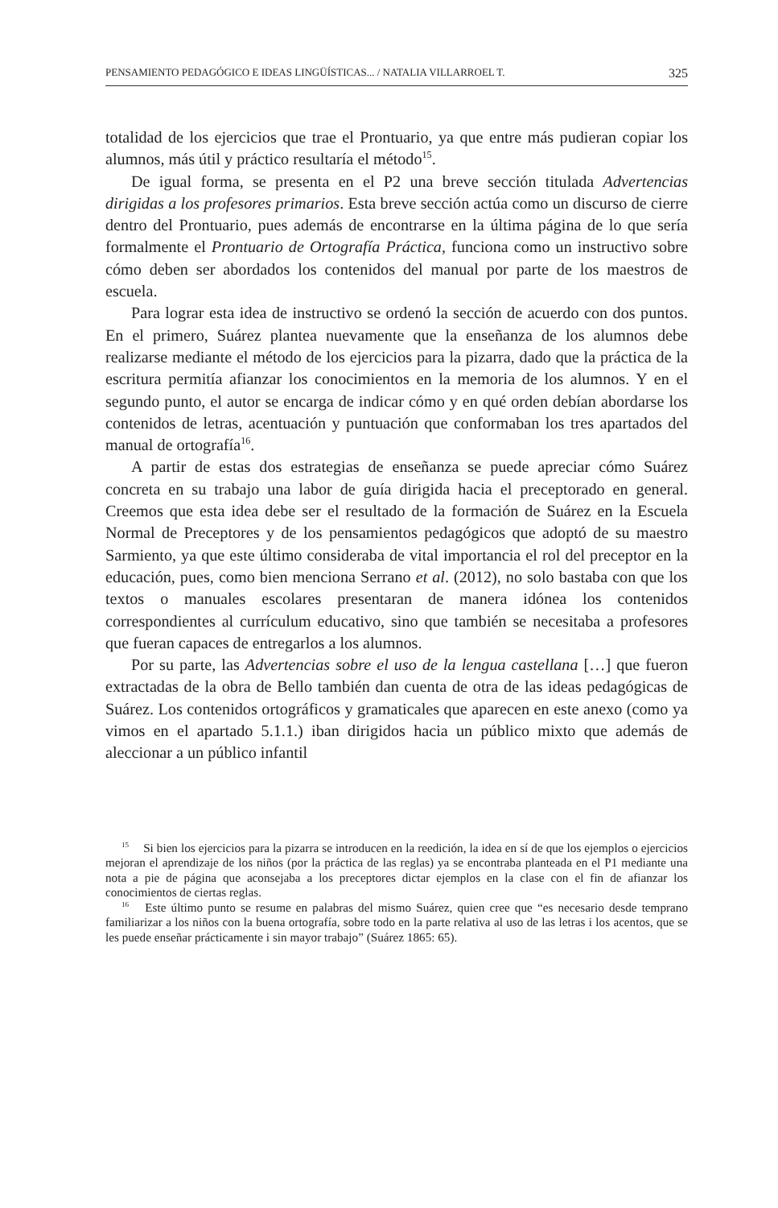PENSAMIENTO PEDAGÓGICO E IDEAS LINGÜÍSTICAS... / NATALIA VILLARROEL T. 325
totalidad de los ejercicios que trae el Prontuario, ya que entre más pudieran copiar los alumnos, más útil y práctico resultaría el método<sup>15</sup>.
De igual forma, se presenta en el P2 una breve sección titulada Advertencias dirigidas a los profesores primarios. Esta breve sección actúa como un discurso de cierre dentro del Prontuario, pues además de encontrarse en la última página de lo que sería formalmente el Prontuario de Ortografía Práctica, funciona como un instructivo sobre cómo deben ser abordados los contenidos del manual por parte de los maestros de escuela.
Para lograr esta idea de instructivo se ordenó la sección de acuerdo con dos puntos. En el primero, Suárez plantea nuevamente que la enseñanza de los alumnos debe realizarse mediante el método de los ejercicios para la pizarra, dado que la práctica de la escritura permitía afianzar los conocimientos en la memoria de los alumnos. Y en el segundo punto, el autor se encarga de indicar cómo y en qué orden debían abordarse los contenidos de letras, acentuación y puntuación que conformaban los tres apartados del manual de ortografía<sup>16</sup>.
A partir de estas dos estrategias de enseñanza se puede apreciar cómo Suárez concreta en su trabajo una labor de guía dirigida hacia el preceptorado en general. Creemos que esta idea debe ser el resultado de la formación de Suárez en la Escuela Normal de Preceptores y de los pensamientos pedagógicos que adoptó de su maestro Sarmiento, ya que este último consideraba de vital importancia el rol del preceptor en la educación, pues, como bien menciona Serrano et al. (2012), no solo bastaba con que los textos o manuales escolares presentaran de manera idónea los contenidos correspondientes al currículum educativo, sino que también se necesitaba a profesores que fueran capaces de entregarlos a los alumnos.
Por su parte, las Advertencias sobre el uso de la lengua castellana […] que fueron extractadas de la obra de Bello también dan cuenta de otra de las ideas pedagógicas de Suárez. Los contenidos ortográficos y gramaticales que aparecen en este anexo (como ya vimos en el apartado 5.1.1.) iban dirigidos hacia un público mixto que además de aleccionar a un público infantil
<sup>15</sup> Si bien los ejercicios para la pizarra se introducen en la reedición, la idea en sí de que los ejemplos o ejercicios mejoran el aprendizaje de los niños (por la práctica de las reglas) ya se encontraba planteada en el P1 mediante una nota a pie de página que aconsejaba a los preceptores dictar ejemplos en la clase con el fin de afianzar los conocimientos de ciertas reglas.
<sup>16</sup> Este último punto se resume en palabras del mismo Suárez, quien cree que “es necesario desde temprano familiarizar a los niños con la buena ortografía, sobre todo en la parte relativa al uso de las letras i los acentos, que se les puede enseñar prácticamente i sin mayor trabajo” (Suárez 1865: 65).